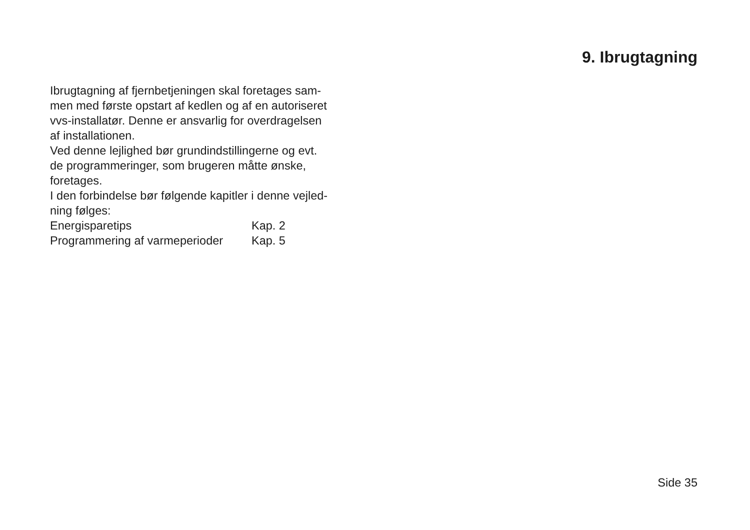9. Ibrugtagning
Ibrugtagning af fjernbetjeningen skal foretages sam-
men med første opstart af kedlen og af en autoriseret
vvs-installatør. Denne er ansvarlig for overdragelsen
af installationen.
Ved denne lejlighed bør grundindstillingerne og evt.
de programmeringer, som brugeren måtte ønske,
foretages.
I den forbindelse bør følgende kapitler i denne vejled-
ning følges:
Energisparetips Kap. 2
Programmering af varmeperioder Kap. 5
Side 35